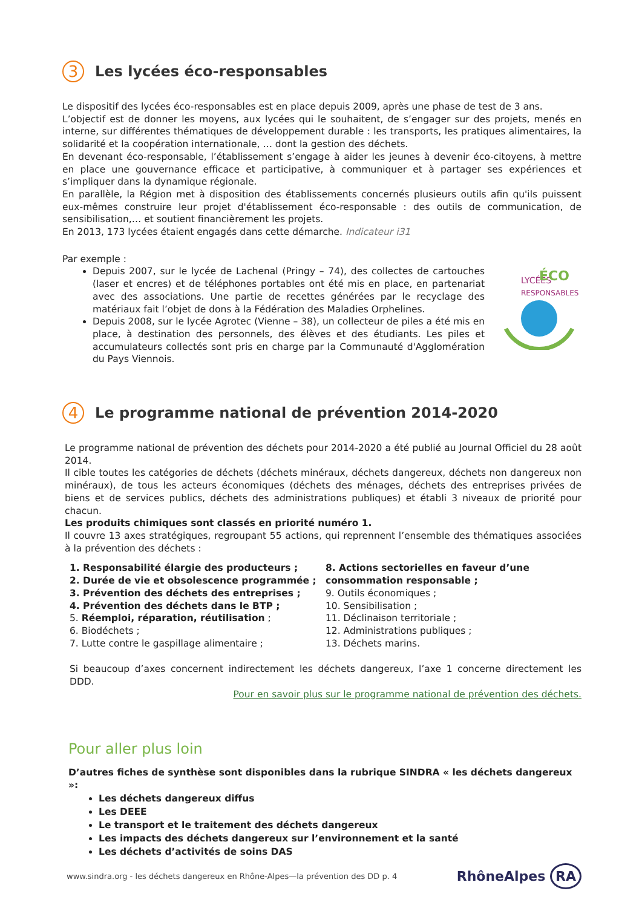3 Les lycées éco-responsables
Le dispositif des lycées éco-responsables est en place depuis 2009, après une phase de test de 3 ans.
L’objectif est de donner les moyens, aux lycées qui le souhaitent, de s’engager sur des projets, menés en interne, sur différentes thématiques de développement durable : les transports, les pratiques alimentaires, la solidarité et la coopération internationale, … dont la gestion des déchets.
En devenant éco-responsable, l’établissement s’engage à aider les jeunes à devenir éco-citoyens, à mettre en place une gouvernance efficace et participative, à communiquer et à partager ses expériences et s’impliquer dans la dynamique régionale.
En parallèle, la Région met à disposition des établissements concernés plusieurs outils afin qu'ils puissent eux-mêmes construire leur projet d'établissement éco-responsable : des outils de communication, de sensibilisation,… et soutient financièrement les projets.
En 2013, 173 lycées étaient engagés dans cette démarche. Indicateur i31
Par exemple :
Depuis 2007, sur le lycée de Lachenal (Pringy – 74), des collectes de cartouches (laser et encres) et de téléphones portables ont été mis en place, en partenariat avec des associations. Une partie de recettes générées par le recyclage des matériaux fait l’objet de dons à la Fédération des Maladies Orphelines.
Depuis 2008, sur le lycée Agrotec (Vienne – 38), un collecteur de piles a été mis en place, à destination des personnels, des élèves et des étudiants. Les piles et accumulateurs collectés sont pris en charge par la Communauté d'Agglomération du Pays Viennois.
LYCÉES
ÉCO
RESPONSABLES
4 Le programme national de prévention 2014-2020
Le programme national de prévention des déchets pour 2014-2020 a été publié au Journal Officiel du 28 août 2014.
Il cible toutes les catégories de déchets (déchets minéraux, déchets dangereux, déchets non dangereux non minéraux), de tous les acteurs économiques (déchets des ménages, déchets des entreprises privées de biens et de services publics, déchets des administrations publiques) et établi 3 niveaux de priorité pour chacun.
Les produits chimiques sont classés en priorité numéro 1.
Il couvre 13 axes stratégiques, regroupant 55 actions, qui reprennent l’ensemble des thématiques associées à la prévention des déchets :
1. Responsabilité élargie des producteurs ;
2. Durée de vie et obsolescence programmée ;
3. Prévention des déchets des entreprises ;
4. Prévention des déchets dans le BTP ;
5. Réemploi, réparation, réutilisation ;
6. Biodéchets ;
7. Lutte contre le gaspillage alimentaire ;
8. Actions sectorielles en faveur d’une consommation responsable ;
9. Outils économiques ;
10. Sensibilisation ;
11. Déclinaison territoriale ;
12. Administrations publiques ;
13. Déchets marins.
Si beaucoup d’axes concernent indirectement les déchets dangereux, l’axe 1 concerne directement les DDD.
Pour en savoir plus sur le programme national de prévention des déchets.
Pour aller plus loin
D’autres fiches de synthèse sont disponibles dans la rubrique SINDRA « les déchets dangereux »:
Les déchets dangereux diffus
Les DEEE
Le transport et le traitement des déchets dangereux
Les impacts des déchets dangereux sur l’environnement et la santé
Les déchets d’activités de soins DAS
www.sindra.org - les déchets dangereux en Rhône-Alpes—la prévention des DD p. 4 RhôneAlpes RA